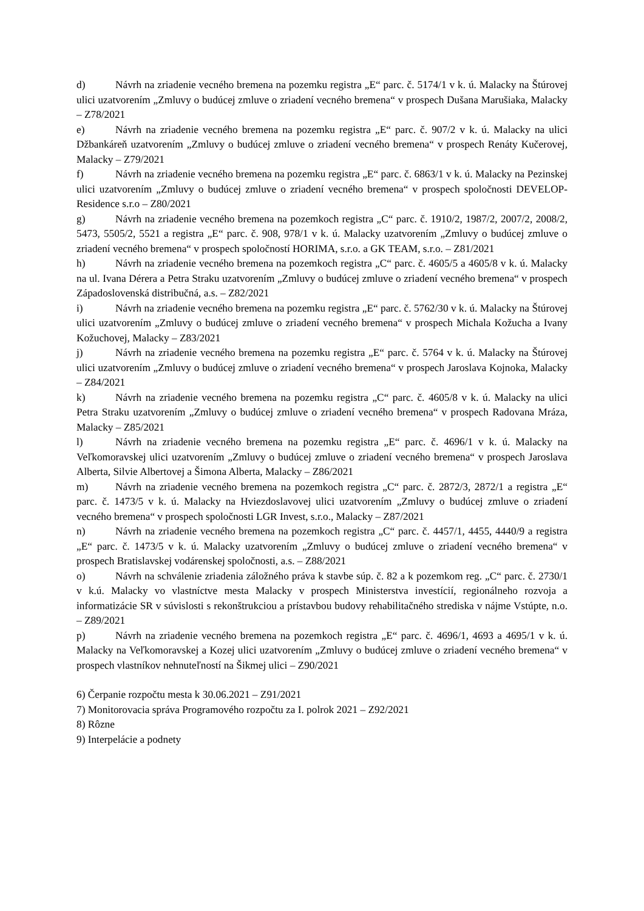d) Návrh na zriadenie vecného bremena na pozemku registra „E“ parc. č. 5174/1 v k. ú. Malacky na Štúrovej ulici uzatvorením „Zmluvy o budúcej zmluve o zriadení vecného bremena“ v prospech Dušana Marušiaka, Malacky – Z78/2021
e) Návrh na zriadenie vecného bremena na pozemku registra „E“ parc. č. 907/2 v k. ú. Malacky na ulici Džbankáreň uzatvorením „Zmluvy o budúcej zmluve o zriadení vecného bremena“ v prospech Renáty Kučerovej, Malacky – Z79/2021
f) Návrh na zriadenie vecného bremena na pozemku registra „E“ parc. č. 6863/1 v k. ú. Malacky na Pezinskej ulici uzatvorením „Zmluvy o budúcej zmluve o zriadení vecného bremena“ v prospech spoločnosti DEVELOP-Residence s.r.o – Z80/2021
g) Návrh na zriadenie vecného bremena na pozemkoch registra „C“ parc. č. 1910/2, 1987/2, 2007/2, 2008/2, 5473, 5505/2, 5521 a registra „E“ parc. č. 908, 978/1 v k. ú. Malacky uzatvorením „Zmluvy o budúcej zmluve o zriadení vecného bremena“ v prospech spoločností HORIMA, s.r.o. a GK TEAM, s.r.o. – Z81/2021
h) Návrh na zriadenie vecného bremena na pozemkoch registra „C“ parc. č. 4605/5 a 4605/8 v k. ú. Malacky na ul. Ivana Dérera a Petra Straku uzatvorením „Zmluvy o budúcej zmluve o zriadení vecného bremena“ v prospech Západoslovenská distribučná, a.s. – Z82/2021
i) Návrh na zriadenie vecného bremena na pozemku registra „E“ parc. č. 5762/30 v k. ú. Malacky na Štúrovej ulici uzatvorením „Zmluvy o budúcej zmluve o zriadení vecného bremena“ v prospech Michala Kožucha a Ivany Kožuchovej, Malacky – Z83/2021
j) Návrh na zriadenie vecného bremena na pozemku registra „E“ parc. č. 5764 v k. ú. Malacky na Štúrovej ulici uzatvorením „Zmluvy o budúcej zmluve o zriadení vecného bremena“ v prospech Jaroslava Kojnoka, Malacky – Z84/2021
k) Návrh na zriadenie vecného bremena na pozemku registra „C“ parc. č. 4605/8 v k. ú. Malacky na ulici Petra Straku uzatvorením „Zmluvy o budúcej zmluve o zriadení vecného bremena“ v prospech Radovana Mráza, Malacky – Z85/2021
l) Návrh na zriadenie vecného bremena na pozemku registra „E“ parc. č. 4696/1 v k. ú. Malacky na Veľkomoravskej ulici uzatvorením „Zmluvy o budúcej zmluve o zriadení vecného bremena“ v prospech Jaroslava Alberta, Silvie Albertovej a Šimona Alberta, Malacky – Z86/2021
m) Návrh na zriadenie vecného bremena na pozemkoch registra „C“ parc. č. 2872/3, 2872/1 a registra „E“ parc. č. 1473/5 v k. ú. Malacky na Hviezdoslavovej ulici uzatvorením „Zmluvy o budúcej zmluve o zriadení vecného bremena“ v prospech spoločnosti LGR Invest, s.r.o., Malacky – Z87/2021
n) Návrh na zriadenie vecného bremena na pozemkoch registra „C“ parc. č. 4457/1, 4455, 4440/9 a registra „E“ parc. č. 1473/5 v k. ú. Malacky uzatvorením „Zmluvy o budúcej zmluve o zriadení vecného bremena“ v prospech Bratislavskej vodárenskej spoločnosti, a.s. – Z88/2021
o) Návrh na schválenie zriadenia záložného práva k stavbe súp. č. 82 a k pozemkom reg. „C“ parc. č. 2730/1 v k.ú. Malacky vo vlastníctve mesta Malacky v prospech Ministerstva investícií, regionálneho rozvoja a informatizácie SR v súvislosti s rekonštrukciou a prístavbou budovy rehabilitačného strediska v nájme Vstúpte, n.o. – Z89/2021
p) Návrh na zriadenie vecného bremena na pozemkoch registra „E“ parc. č. 4696/1, 4693 a 4695/1 v k. ú. Malacky na Veľkomoravskej a Kozej ulici uzatvorením „Zmluvy o budúcej zmluve o zriadení vecného bremena“ v prospech vlastníkov nehnuteľností na Šikmej ulici – Z90/2021
6) Čerpanie rozpočtu mesta k 30.06.2021 – Z91/2021
7) Monitorovacia správa Programového rozpočtu za I. polrok 2021 – Z92/2021
8) Rôzne
9) Interpelácie a podnety